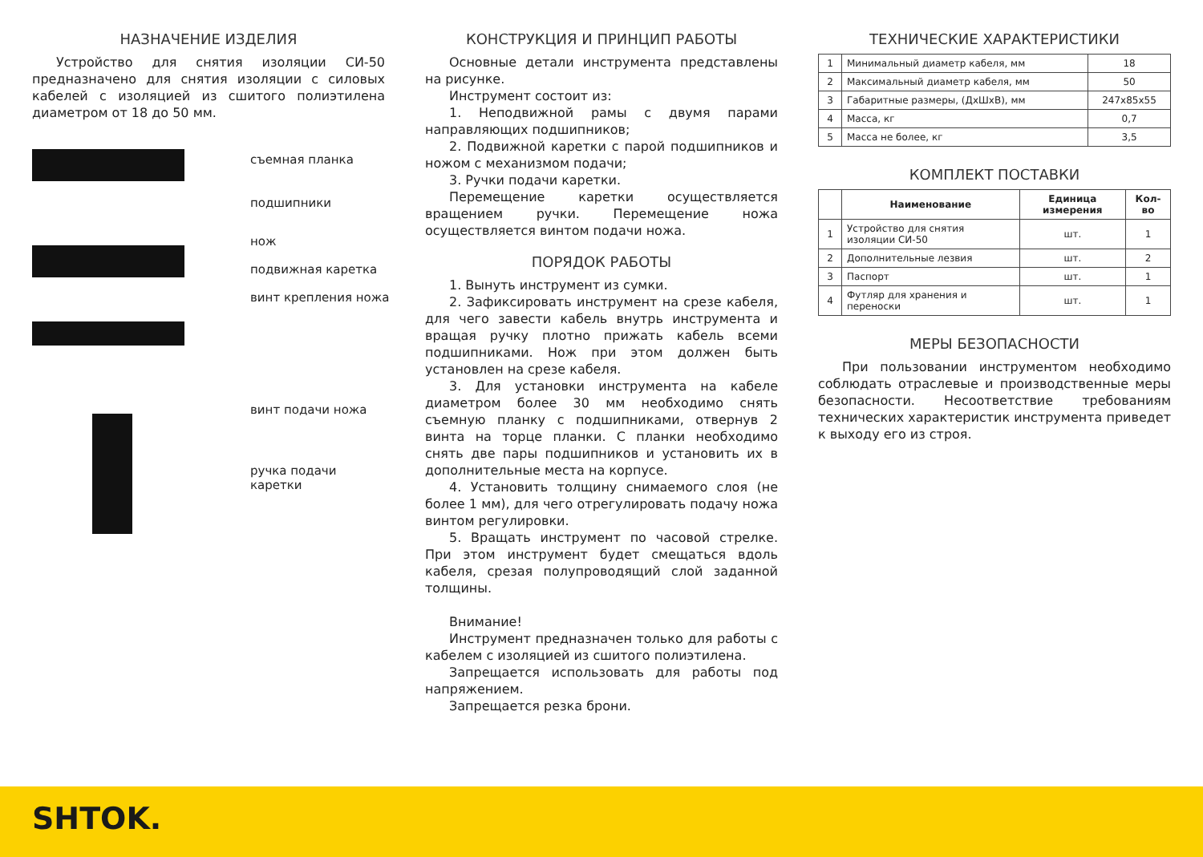НАЗНАЧЕНИЕ ИЗДЕЛИЯ
Устройство для снятия изоляции СИ-50 предназначено для снятия изоляции с силовых кабелей с изоляцией из сшитого полиэтилена диаметром от 18 до 50 мм.
съемная планка
подшипники
нож
подвижная каретка
винт крепления ножа
винт подачи ножа
ручка подачи
каретки
КОНСТРУКЦИЯ И ПРИНЦИП РАБОТЫ
Основные детали инструмента представлены на рисунке.
Инструмент состоит из:
1. Неподвижной рамы с двумя парами направляющих подшипников;
2. Подвижной каретки с парой подшипников и ножом с механизмом подачи;
3. Ручки подачи каретки.
Перемещение каретки осуществляется вращением ручки. Перемещение ножа осуществляется винтом подачи ножа.
ПОРЯДОК РАБОТЫ
1. Вынуть инструмент из сумки.
2. Зафиксировать инструмент на срезе кабеля, для чего завести кабель внутрь инструмента и вращая ручку плотно прижать кабель всеми подшипниками. Нож при этом должен быть установлен на срезе кабеля.
3. Для установки инструмента на кабеле диаметром более 30 мм необходимо снять съемную планку с подшипниками, отвернув 2 винта на торце планки. С планки необходимо снять две пары подшипников и установить их в дополнительные места на корпусе.
4. Установить толщину снимаемого слоя (не более 1 мм), для чего отрегулировать подачу ножа винтом регулировки.
5. Вращать инструмент по часовой стрелке. При этом инструмент будет смещаться вдоль кабеля, срезая полупроводящий слой заданной толщины.
Внимание!
Инструмент предназначен только для работы с кабелем с изоляцией из сшитого полиэтилена.
Запрещается использовать для работы под напряжением.
Запрещается резка брони.
ТЕХНИЧЕСКИЕ ХАРАКТЕРИСТИКИ
| 1 | Минимальный диаметр кабеля, мм | 18 |
| 2 | Максимальный диаметр кабеля, мм | 50 |
| 3 | Габаритные размеры, (ДхШхВ), мм | 247x85x55 |
| 4 | Масса, кг | 0,7 |
| 5 | Масса не более, кг | 3,5 |
КОМПЛЕКТ ПОСТАВКИ
| | Наименование | Единица измерения | Кол-во |
| --- | --- | --- | --- |
| 1 | Устройство для снятия изоляции СИ-50 | шт. | 1 |
| 2 | Дополнительные лезвия | шт. | 2 |
| 3 | Паспорт | шт. | 1 |
| 4 | Футляр для хранения и переноски | шт. | 1 |
МЕРЫ БЕЗОПАСНОСТИ
При пользовании инструментом необходимо соблюдать отраслевые и производственные меры безопасности. Несоответствие требованиям технических характеристик инструмента приведет к выходу его из строя.
SHTOK.